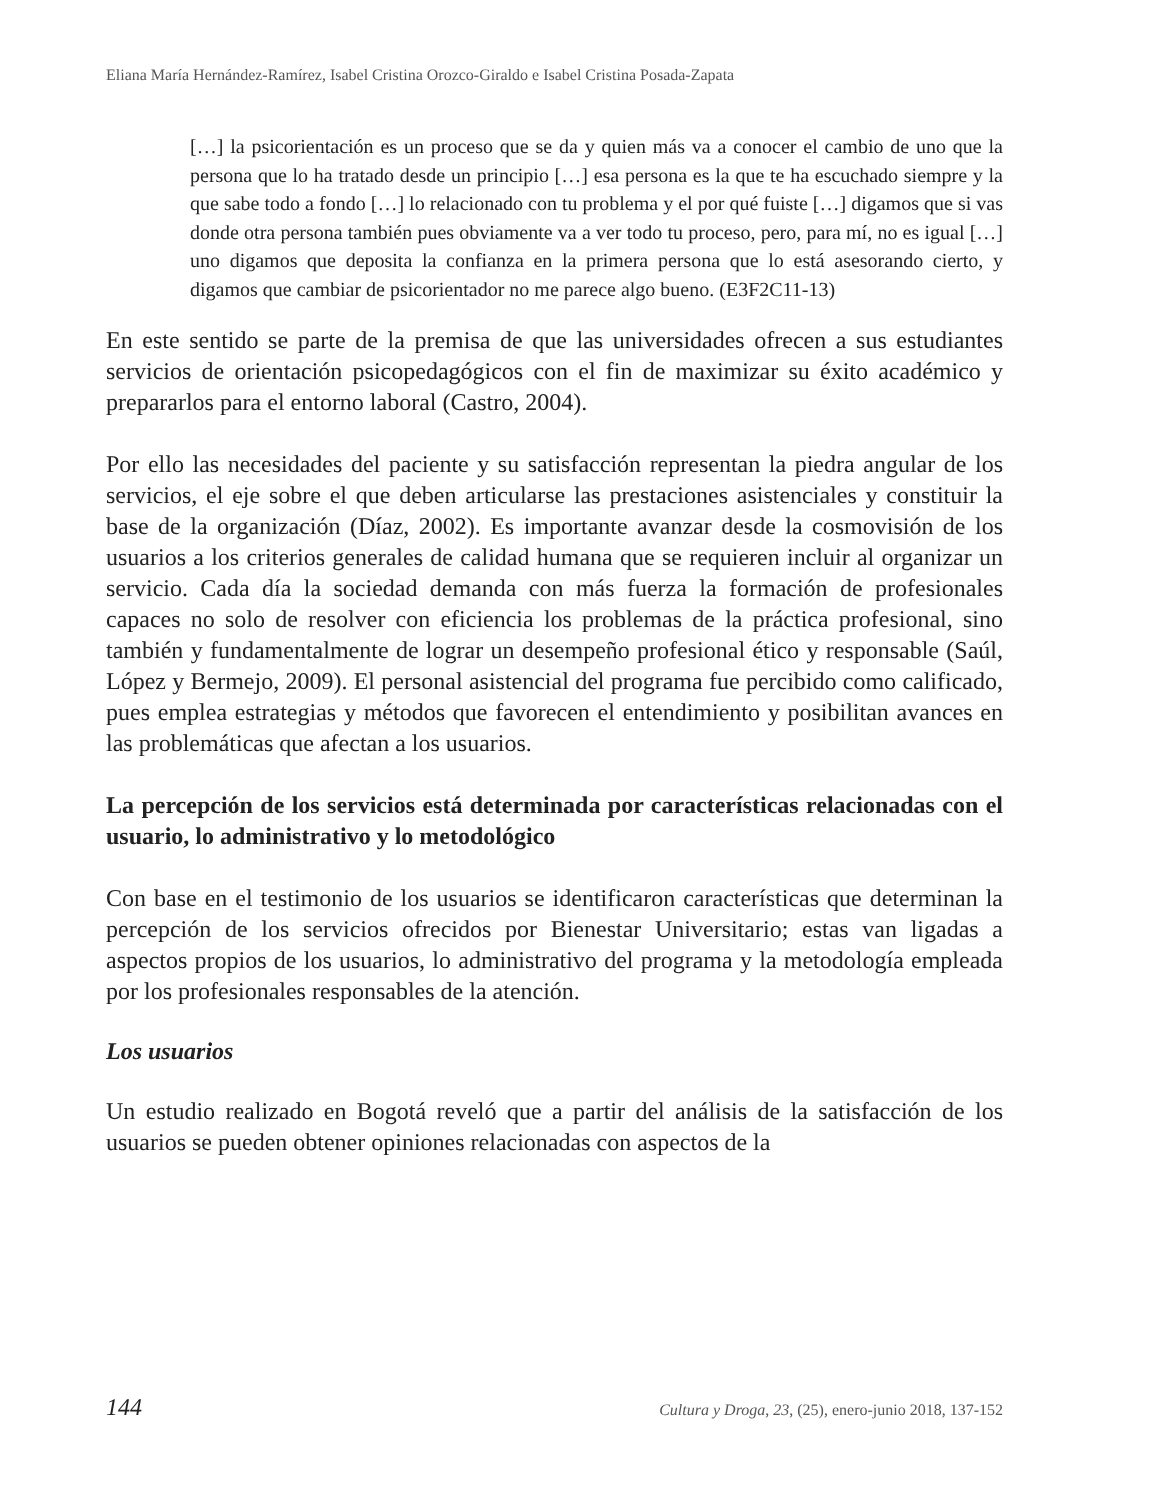Eliana María Hernández-Ramírez, Isabel Cristina Orozco-Giraldo e Isabel Cristina Posada-Zapata
[…] la psicorientación es un proceso que se da y quien más va a conocer el cambio de uno que la persona que lo ha tratado desde un principio […] esa persona es la que te ha escuchado siempre y la que sabe todo a fondo […] lo relacionado con tu problema y el por qué fuiste […] digamos que si vas donde otra persona también pues obviamente va a ver todo tu proceso, pero, para mí, no es igual […] uno digamos que deposita la confianza en la primera persona que lo está asesorando cierto, y digamos que cambiar de psicorientador no me parece algo bueno. (E3F2C11-13)
En este sentido se parte de la premisa de que las universidades ofrecen a sus estudiantes servicios de orientación psicopedagógicos con el fin de maximizar su éxito académico y prepararlos para el entorno laboral (Castro, 2004).
Por ello las necesidades del paciente y su satisfacción representan la piedra angular de los servicios, el eje sobre el que deben articularse las prestaciones asistenciales y constituir la base de la organización (Díaz, 2002). Es importante avanzar desde la cosmovisión de los usuarios a los criterios generales de calidad humana que se requieren incluir al organizar un servicio. Cada día la sociedad demanda con más fuerza la formación de profesionales capaces no solo de resolver con eficiencia los problemas de la práctica profesional, sino también y fundamentalmente de lograr un desempeño profesional ético y responsable (Saúl, López y Bermejo, 2009). El personal asistencial del programa fue percibido como calificado, pues emplea estrategias y métodos que favorecen el entendimiento y posibilitan avances en las problemáticas que afectan a los usuarios.
La percepción de los servicios está determinada por características relacionadas con el usuario, lo administrativo y lo metodológico
Con base en el testimonio de los usuarios se identificaron características que determinan la percepción de los servicios ofrecidos por Bienestar Universitario; estas van ligadas a aspectos propios de los usuarios, lo administrativo del programa y la metodología empleada por los profesionales responsables de la atención.
Los usuarios
Un estudio realizado en Bogotá reveló que a partir del análisis de la satisfacción de los usuarios se pueden obtener opiniones relacionadas con aspectos de la
144 Cultura y Droga, 23, (25), enero-junio 2018, 137-152